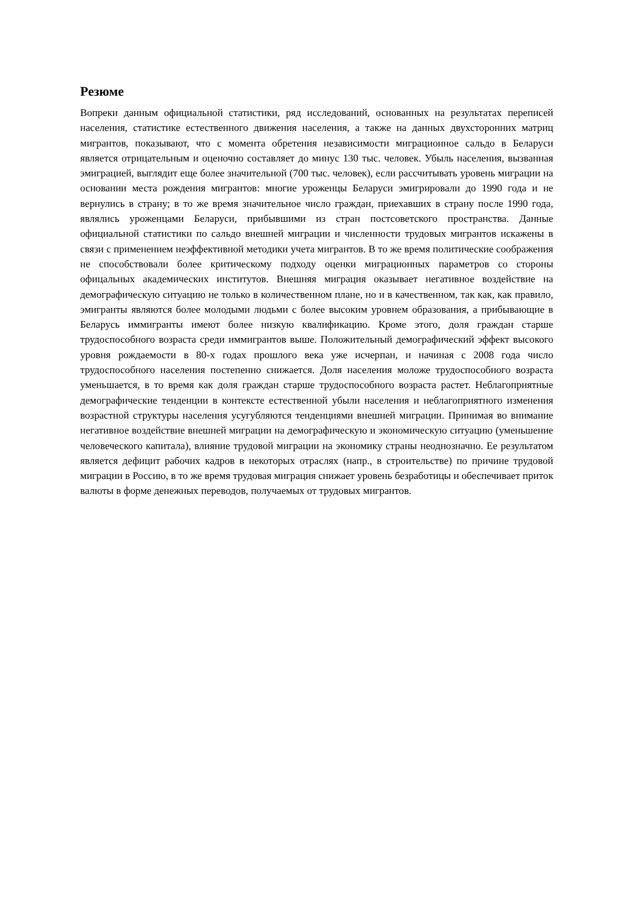Резюме
Вопреки данным официальной статистики, ряд исследований, основанных на результатах переписей населения, статистике естественного движения населения, а также на данных двухсторонних матриц мигрантов, показывают, что с момента обретения независимости миграционное сальдо в Беларуси является отрицательным и оценочно составляет до минус 130 тыс. человек. Убыль населения, вызванная эмиграцией, выглядит еще более значительной (700 тыс. человек), если рассчитывать уровень миграции на основании места рождения мигрантов: многие уроженцы Беларуси эмигрировали до 1990 года и не вернулись в страну; в то же время значительное число граждан, приехавших в страну после 1990 года, являлись уроженцами Беларуси, прибывшими из стран постсоветского пространства. Данные официальной статистики по сальдо внешней миграции и численности трудовых мигрантов искажены в связи с применением неэффективной методики учета мигрантов. В то же время политические соображения не способствовали более критическому подходу оценки миграционных параметров со стороны офицальных академических институтов. Внешняя миграция оказывает негативное воздействие на демографическую ситуацию не только в количественном плане, но и в качественном, так как, как правило, эмигранты являются более молодыми людьми с более высоким уровнем образования, а прибывающие в Беларусь иммигранты имеют более низкую квалификацию. Кроме этого, доля граждан старше трудоспособного возраста среди иммигрантов выше. Положительный демографический эффект высокого уровня рождаемости в 80-х годах прошлого века уже исчерпан, и начиная с 2008 года число трудоспособного населения постепенно снижается. Доля населения моложе трудоспособного возраста уменьшается, в то время как доля граждан старше трудоспособного возраста растет. Неблагоприятные демографические тенденции в контексте естественной убыли населения и неблагоприятного изменения возрастной структуры населения усугубляются тенденциями внешней миграции. Принимая во внимание негативное воздействие внешней миграции на демографическую и экономическую ситуацию (уменьшение человеческого капитала), влияние трудовой миграции на экономику страны неоднозначно. Ее результатом является дефицит рабочих кадров в некоторых отраслях (напр., в строительстве) по причине трудовой миграции в Россию, в то же время трудовая миграция снижает уровень безработицы и обеспечивает приток валюты в форме денежных переводов, получаемых от трудовых мигрантов.